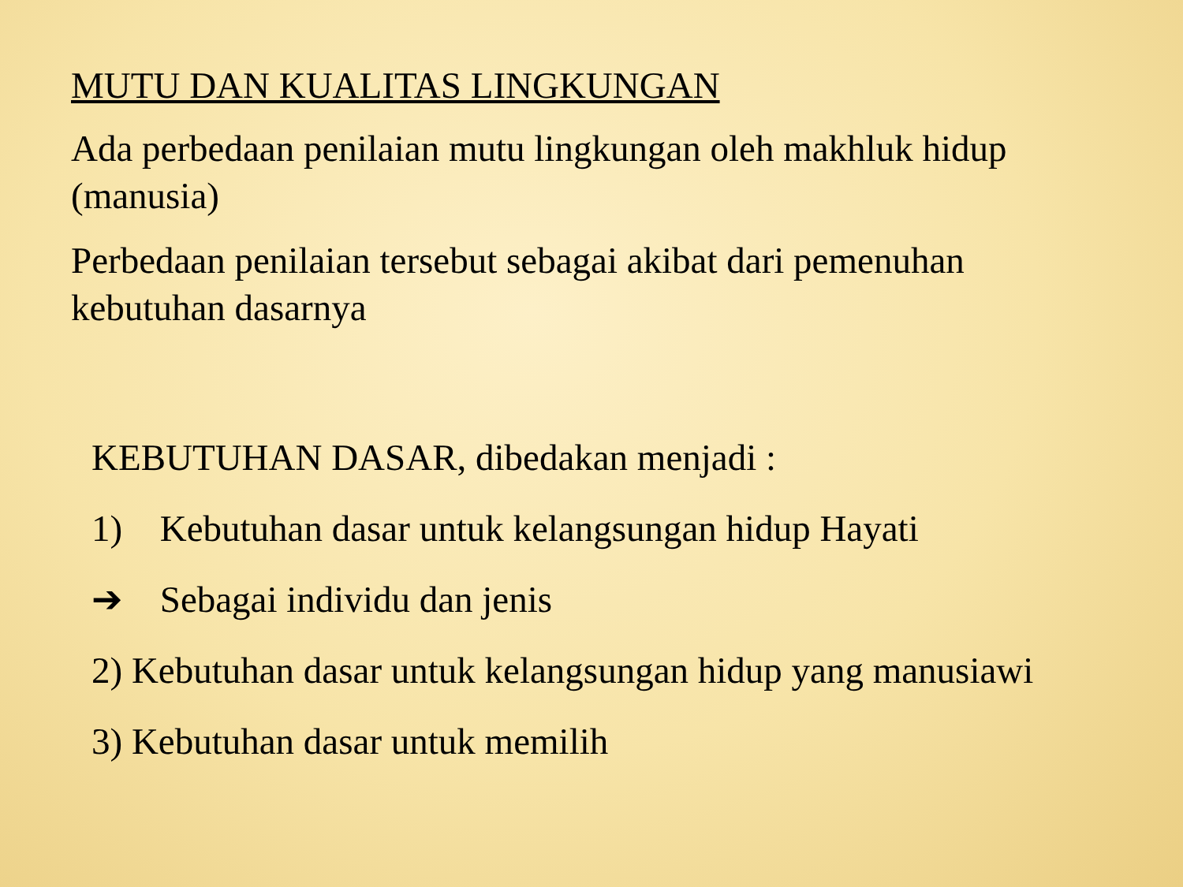MUTU DAN KUALITAS LINGKUNGAN
Ada perbedaan penilaian mutu lingkungan oleh makhluk hidup (manusia)
Perbedaan penilaian tersebut sebagai akibat dari pemenuhan kebutuhan dasarnya
KEBUTUHAN DASAR, dibedakan menjadi :
1) Kebutuhan dasar untuk kelangsungan hidup Hayati
➔ Sebagai individu dan jenis
2) Kebutuhan dasar untuk kelangsungan hidup yang manusiawi
3) Kebutuhan dasar untuk memilih